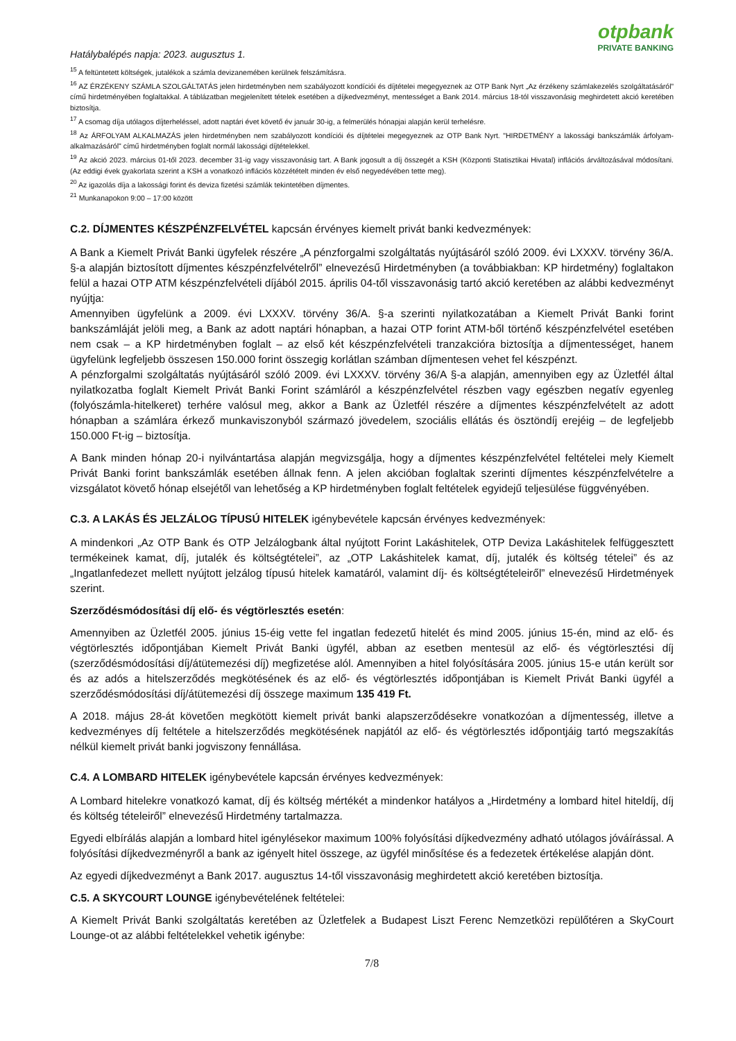otpbank
PRIVATE BANKING
Hatálybalépés napja: 2023. augusztus 1.
<sup>15</sup> A feltüntetett költségek, jutalékok a számla devizanemében kerülnek felszámításra.
<sup>16</sup> AZ ÉRZÉKENY SZÁMLA SZOLGÁLTATÁS jelen hirdetményben nem szabályozott kondíciói és díjtételei megegyeznek az OTP Bank Nyrt „Az érzékeny számlakezelés szolgáltatásáról” című hirdetményében foglaltakkal. A táblázatban megjelenített tételek esetében a díjkedvezményt, mentességet a Bank 2014. március 18-tól visszavonásig meghirdetett akció keretében biztosítja.
<sup>17</sup> A csomag díja utólagos díjterheléssel, adott naptári évet követő év január 30-ig, a felmerülés hónapjai alapján kerül terhelésre.
<sup>18</sup> Az ÁRFOLYAM ALKALMAZÁS jelen hirdetményben nem szabályozott kondíciói és díjtételei megegyeznek az OTP Bank Nyrt. "HIRDETMÉNY a lakossági bankszámlák árfolyam-alkalmazásáról" című hirdetményben foglalt normál lakossági díjtételekkel.
<sup>19</sup> Az akció 2023. március 01-től 2023. december 31-ig vagy visszavonásig tart. A Bank jogosult a díj összegét a KSH (Központi Statisztikai Hivatal) inflációs árváltozásával módosítani. (Az eddigi évek gyakorlata szerint a KSH a vonatkozó inflációs közzétételt minden év első negyedévében tette meg).
<sup>20</sup> Az igazolás díja a lakossági forint és deviza fizetési számlák tekintetében díjmentes.
<sup>21</sup> Munkanapokon 9:00 – 17:00 között
C.2. DÍJMENTES KÉSZPÉNZFELVÉTEL kapcsán érvényes kiemelt privát banki kedvezmények:
A Bank a Kiemelt Privát Banki ügyfelek részére „A pénzforgalmi szolgáltatás nyújtásáról szóló 2009. évi LXXXV. törvény 36/A. §-a alapján biztosított díjmentes készpénzfelvételről” elnevezésű Hirdetményben (a továbbiakban: KP hirdetmény) foglaltakon felül a hazai OTP ATM készpénzfelvételi díjából 2015. április 04-től visszavonásig tartó akció keretében az alábbi kedvezményt nyújtja:
Amennyiben ügyfelünk a 2009. évi LXXXV. törvény 36/A. §-a szerinti nyilatkozatában a Kiemelt Privát Banki forint bankszámláját jelöli meg, a Bank az adott naptári hónapban, a hazai OTP forint ATM-ből történő készpénzfelvétel esetében nem csak – a KP hirdetményben foglalt – az első két készpénzfelvételi tranzakcióra biztosítja a díjmentességet, hanem ügyfelünk legfeljebb összesen 150.000 forint összegig korlátlan számban díjmentesen vehet fel készpénzt.
A pénzforgalmi szolgáltatás nyújtásáról szóló 2009. évi LXXXV. törvény 36/A §-a alapján, amennyiben egy az Üzletfél által nyilatkozatba foglalt Kiemelt Privát Banki Forint számláról a készpénzfelvétel részben vagy egészben negatív egyenleg (folyószámla-hitelkeret) terhére valósul meg, akkor a Bank az Üzletfél részére a díjmentes készpénzfelvételt az adott hónapban a számlára érkező munkaviszonyból származó jövedelem, szociális ellátás és ösztöndíj erejéig – de legfeljebb 150.000 Ft-ig – biztosítja.
A Bank minden hónap 20-i nyilvántartása alapján megvizsgálja, hogy a díjmentes készpénzfelvétel feltételei mely Kiemelt Privát Banki forint bankszámlák esetében állnak fenn. A jelen akcióban foglaltak szerinti díjmentes készpénzfelvételre a vizsgálatot követő hónap elsejétől van lehetőség a KP hirdetményben foglalt feltételek egyidejű teljesülése függvényében.
C.3. A LAKÁS ÉS JELZÁLOG TÍPUSÚ HITELEK igénybevétele kapcsán érvényes kedvezmények:
A mindenkori „Az OTP Bank és OTP Jelzálogbank által nyújtott Forint Lakáshitelek, OTP Deviza Lakáshitelek felfüggesztett termékeinek kamat, díj, jutalék és költségtételei”, az „OTP Lakáshitelek kamat, díj, jutalék és költség tételei” és az „Ingatlanfedezet mellett nyújtott jelzálog típusú hitelek kamatáról, valamint díj- és költségtételeiről” elnevezésű Hirdetmények szerint.
Szerződésmódosítási díj elő- és végtörlesztés esetén:
Amennyiben az Üzletfél 2005. június 15-éig vette fel ingatlan fedezetű hitelét és mind 2005. június 15-én, mind az elő- és végtörlesztés időpontjában Kiemelt Privát Banki ügyfél, abban az esetben mentesül az elő- és végtörlesztési díj (szerződésmódosítási díj/átütemezési díj) megfizetése alól. Amennyiben a hitel folyósítására 2005. június 15-e után került sor és az adós a hitelszerződés megkötésének és az elő- és végtörlesztés időpontjában is Kiemelt Privát Banki ügyfél a szerződésmódosítási díj/átütemezési díj összege maximum 135 419 Ft.
A 2018. május 28-át követően megkötött kiemelt privát banki alapszerződésekre vonatkozóan a díjmentesség, illetve a kedvezményes díj feltétele a hitelszerződés megkötésének napjától az elő- és végtörlesztés időpontjáig tartó megszakítás nélkül kiemelt privát banki jogviszony fennállása.
C.4. A LOMBARD HITELEK igénybevétele kapcsán érvényes kedvezmények:
A Lombard hitelekre vonatkozó kamat, díj és költség mértékét a mindenkor hatályos a „Hirdetmény a lombard hitel hiteldíj, díj és költség tételeiről” elnevezésű Hirdetmény tartalmazza.
Egyedi elbírálás alapján a lombard hitel igénylésekor maximum 100% folyósítási díjkedvezmény adható utólagos jóváírással. A folyósítási díjkedvezményről a bank az igényelt hitel összege, az ügyfél minősítése és a fedezetek értékelése alapján dönt.
Az egyedi díjkedvezményt a Bank 2017. augusztus 14-től visszavonásig meghirdetett akció keretében biztosítja.
C.5. A SKYCOURT LOUNGE igénybevételének feltételei:
A Kiemelt Privát Banki szolgáltatás keretében az Üzletfelek a Budapest Liszt Ferenc Nemzetközi repülőtéren a SkyCourt Lounge-ot az alábbi feltételekkel vehetik igénybe:
7/8